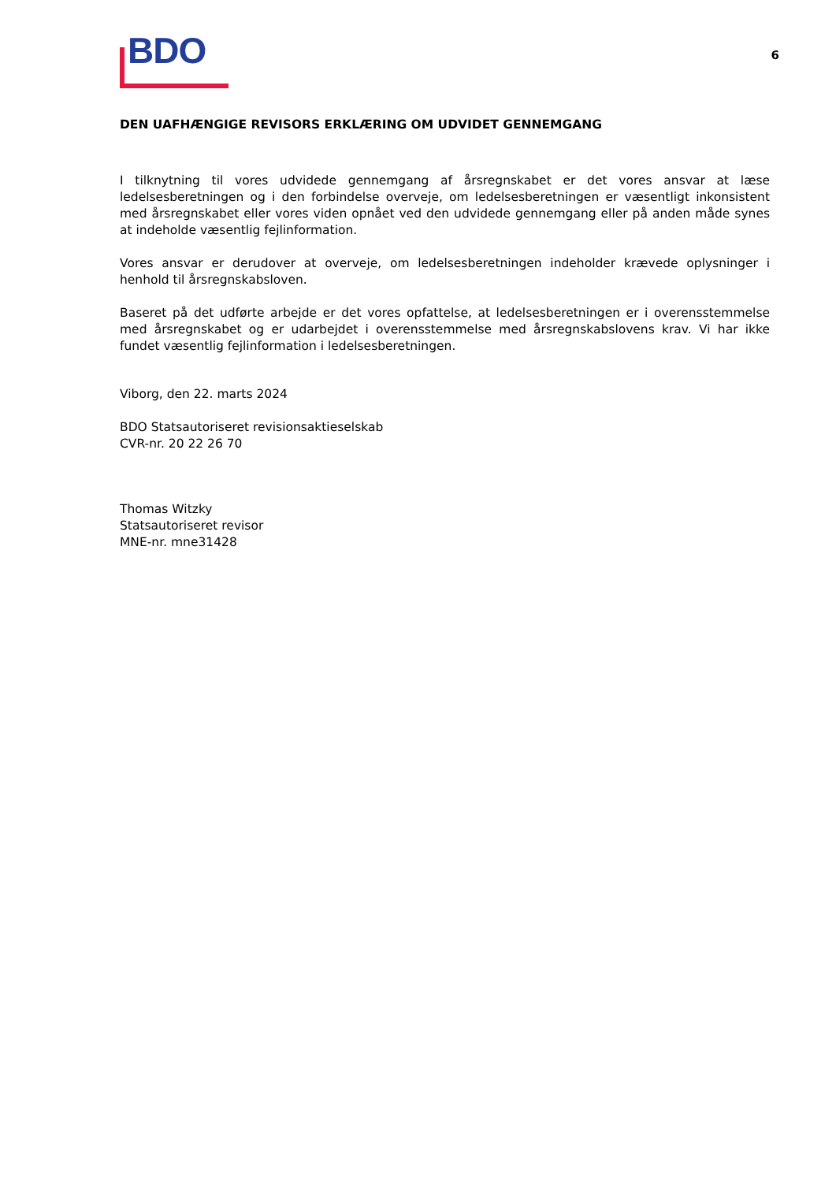BDO
6
DEN UAFHÆNGIGE REVISORS ERKLÆRING OM UDVIDET GENNEMGANG
I tilknytning til vores udvidede gennemgang af årsregnskabet er det vores ansvar at læse ledelsesberetningen og i den forbindelse overveje, om ledelsesberetningen er væsentligt inkonsistent med årsregnskabet eller vores viden opnået ved den udvidede gennemgang eller på anden måde synes at indeholde væsentlig fejlinformation.
Vores ansvar er derudover at overveje, om ledelsesberetningen indeholder krævede oplysninger i henhold til årsregnskabsloven.
Baseret på det udførte arbejde er det vores opfattelse, at ledelsesberetningen er i overensstemmelse med årsregnskabet og er udarbejdet i overensstemmelse med årsregnskabslovens krav. Vi har ikke fundet væsentlig fejlinformation i ledelsesberetningen.
Viborg, den 22. marts 2024
BDO Statsautoriseret revisionsaktieselskab
CVR-nr. 20 22 26 70
Thomas Witzky
Statsautoriseret revisor
MNE-nr. mne31428